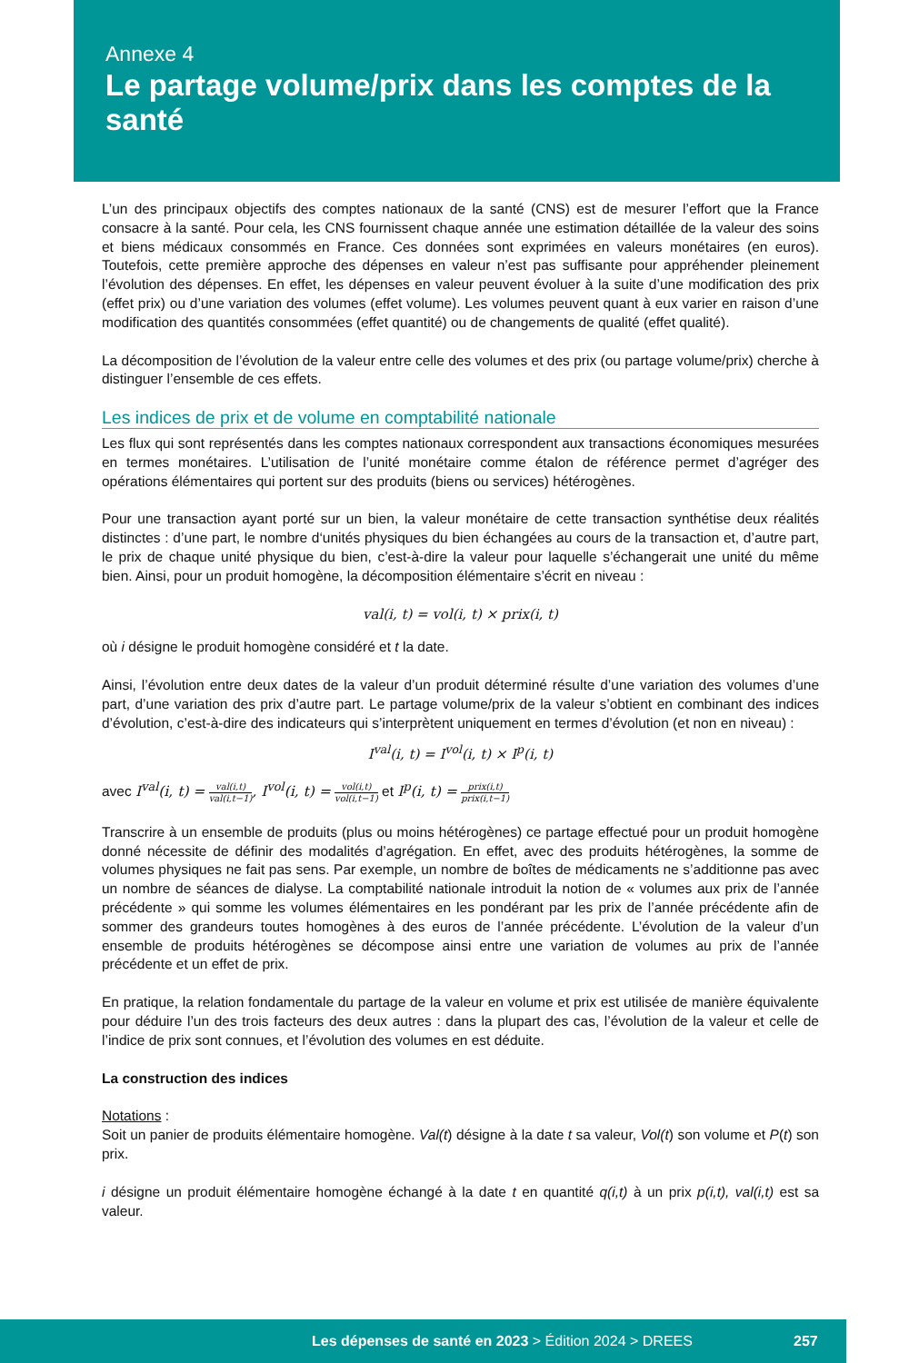Annexe 4
Le partage volume/prix dans les comptes de la santé
L’un des principaux objectifs des comptes nationaux de la santé (CNS) est de mesurer l’effort que la France consacre à la santé. Pour cela, les CNS fournissent chaque année une estimation détaillée de la valeur des soins et biens médicaux consommés en France. Ces données sont exprimées en valeurs monétaires (en euros). Toutefois, cette première approche des dépenses en valeur n’est pas suffisante pour appréhender pleinement l’évolution des dépenses. En effet, les dépenses en valeur peuvent évoluer à la suite d’une modification des prix (effet prix) ou d’une variation des volumes (effet volume). Les volumes peuvent quant à eux varier en raison d’une modification des quantités consommées (effet quantité) ou de changements de qualité (effet qualité).
La décomposition de l’évolution de la valeur entre celle des volumes et des prix (ou partage volume/prix) cherche à distinguer l’ensemble de ces effets.
Les indices de prix et de volume en comptabilité nationale
Les flux qui sont représentés dans les comptes nationaux correspondent aux transactions économiques mesurées en termes monétaires. L’utilisation de l’unité monétaire comme étalon de référence permet d’agréger des opérations élémentaires qui portent sur des produits (biens ou services) hétérogènes.
Pour une transaction ayant porté sur un bien, la valeur monétaire de cette transaction synthétise deux réalités distinctes : d’une part, le nombre d‘unités physiques du bien échangées au cours de la transaction et, d’autre part, le prix de chaque unité physique du bien, c’est-à-dire la valeur pour laquelle s’échangerait une unité du même bien. Ainsi, pour un produit homogène, la décomposition élémentaire s’écrit en niveau :
val(i, t) = vol(i, t) × prix(i, t)
où i désigne le produit homogène considéré et t la date.
Ainsi, l’évolution entre deux dates de la valeur d’un produit déterminé résulte d’une variation des volumes d’une part, d’une variation des prix d’autre part. Le partage volume/prix de la valeur s’obtient en combinant des indices d’évolution, c’est-à-dire des indicateurs qui s’interprètent uniquement en termes d’évolution (et non en niveau) :
I<sup>val</sup>(i, t) = I<sup>vol</sup>(i, t) × I<sup>p</sup>(i, t)
avec I<sup>val</sup>(i, t) = val(i,t) val(i,t−1), I<sup>vol</sup>(i, t) = vol(i,t) vol(i,t−1) et I<sup>p</sup>(i, t) = prix(i,t) prix(i,t−1)
Transcrire à un ensemble de produits (plus ou moins hétérogènes) ce partage effectué pour un produit homogène donné nécessite de définir des modalités d’agrégation. En effet, avec des produits hétérogènes, la somme de volumes physiques ne fait pas sens. Par exemple, un nombre de boîtes de médicaments ne s’additionne pas avec un nombre de séances de dialyse. La comptabilité nationale introduit la notion de « volumes aux prix de l’année précédente » qui somme les volumes élémentaires en les pondérant par les prix de l’année précédente afin de sommer des grandeurs toutes homogènes à des euros de l’année précédente. L’évolution de la valeur d’un ensemble de produits hétérogènes se décompose ainsi entre une variation de volumes au prix de l’année précédente et un effet de prix.
En pratique, la relation fondamentale du partage de la valeur en volume et prix est utilisée de manière équivalente pour déduire l’un des trois facteurs des deux autres : dans la plupart des cas, l’évolution de la valeur et celle de l’indice de prix sont connues, et l’évolution des volumes en est déduite.
La construction des indices
Notations :
Soit un panier de produits élémentaire homogène. Val(t) désigne à la date t sa valeur, Vol(t) son volume et P(t) son prix.
i désigne un produit élémentaire homogène échangé à la date t en quantité q(i,t) à un prix p(i,t), val(i,t) est sa valeur.
Les dépenses de santé en 2023 > Édition 2024 > DREES 257